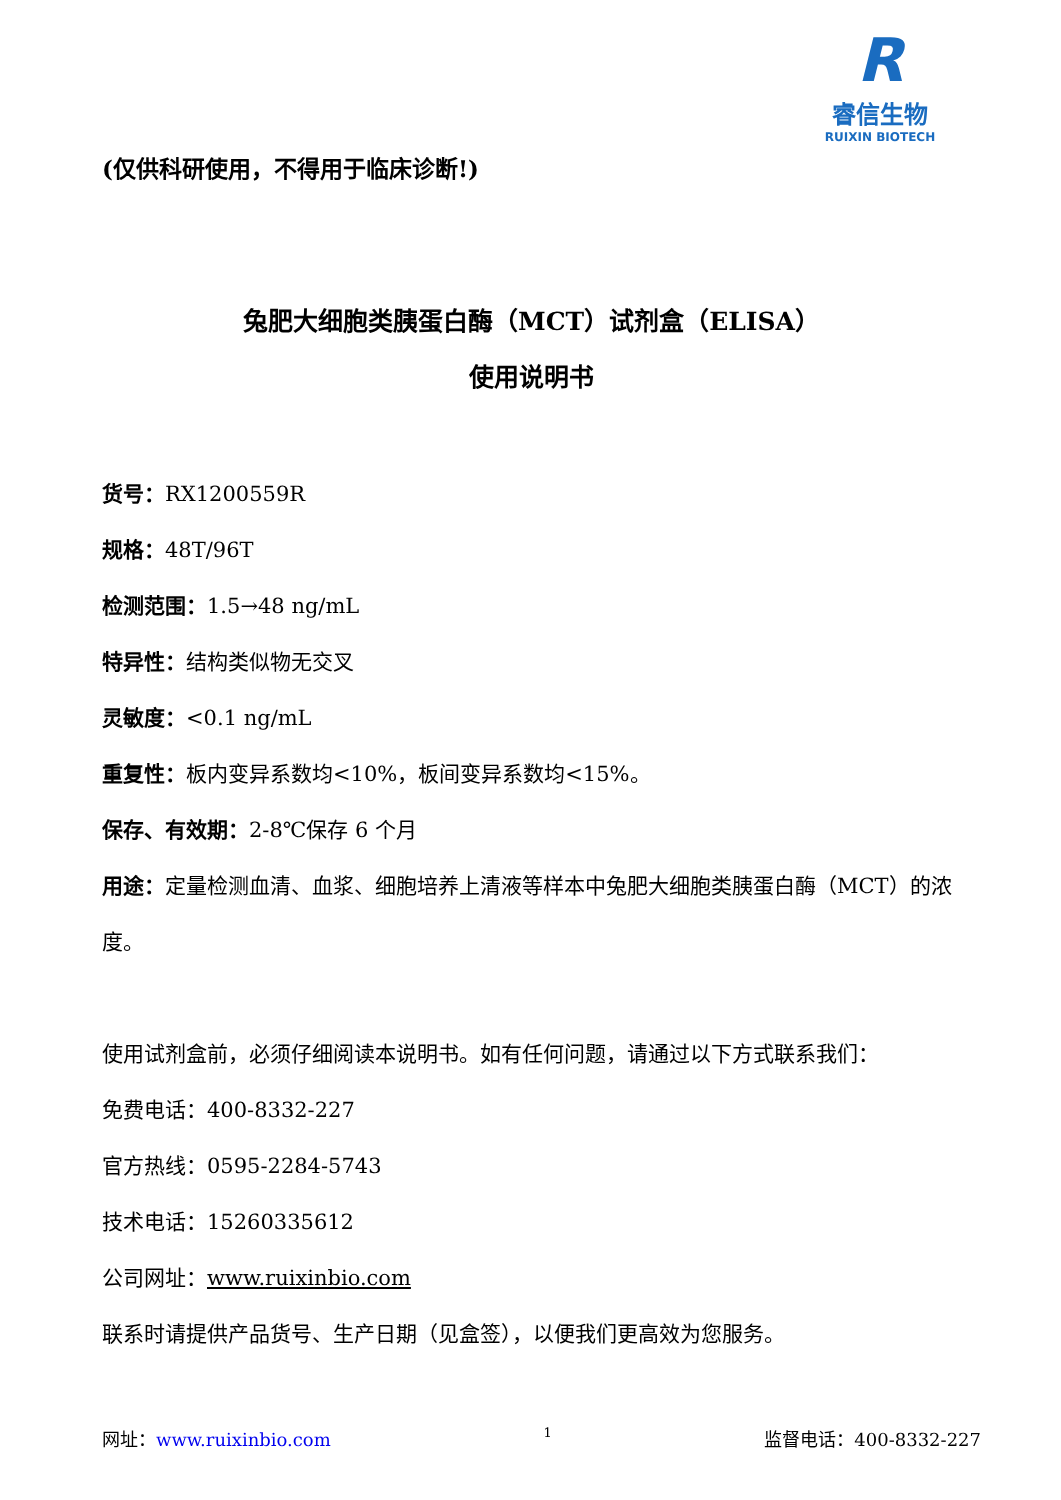R
睿信生物
RUIXIN BIOTECH
(仅供科研使用，不得用于临床诊断!)
兔肥大细胞类胰蛋白酶（MCT）试剂盒（ELISA）
使用说明书
货号：RX1200559R
规格：48T/96T
检测范围：1.5→48 ng/mL
特异性：结构类似物无交叉
灵敏度：<0.1 ng/mL
重复性：板内变异系数均<10%，板间变异系数均<15%。
保存、有效期：2-8℃保存 6 个月
用途：定量检测血清、血浆、细胞培养上清液等样本中兔肥大细胞类胰蛋白酶（MCT）的浓度。
使用试剂盒前，必须仔细阅读本说明书。如有任何问题，请通过以下方式联系我们：
免费电话：400-8332-227
官方热线：0595-2284-5743
技术电话：15260335612
公司网址：www.ruixinbio.com
联系时请提供产品货号、生产日期（见盒签），以便我们更高效为您服务。
网址：www.ruixinbio.com 1 监督电话：400-8332-227